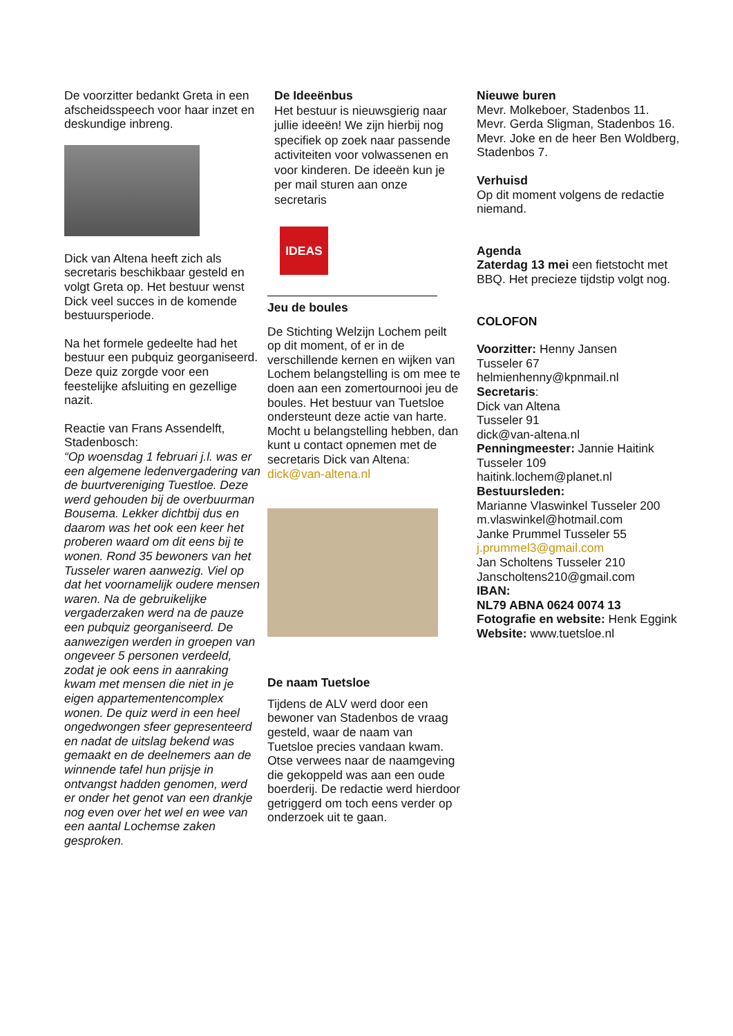De voorzitter bedankt Greta in een afscheidsspeech voor haar inzet en deskundige inbreng.
Dick van Altena heeft zich als secretaris beschikbaar gesteld en volgt Greta op. Het bestuur wenst Dick veel succes in de komende bestuursperiode.
Na het formele gedeelte had het bestuur een pubquiz georganiseerd. Deze quiz zorgde voor een feestelijke afsluiting en gezellige nazit.
Reactie van Frans Assendelft, Stadenbosch:
“Op woensdag 1 februari j.l. was er een algemene ledenvergadering van de buurtvereniging Tuestloe. Deze werd gehouden bij de overbuurman Bousema. Lekker dichtbij dus en daarom was het ook een keer het proberen waard om dit eens bij te wonen. Rond 35 bewoners van het Tusseler waren aanwezig. Viel op dat het voornamelijk oudere mensen waren. Na de gebruikelijke vergaderzaken werd na de pauze een pubquiz georganiseerd. De aanwezigen werden in groepen van ongeveer 5 personen verdeeld, zodat je ook eens in aanraking kwam met mensen die niet in je eigen appartementencomplex wonen. De quiz werd in een heel ongedwongen sfeer gepresenteerd en nadat de uitslag bekend was gemaakt en de deelnemers aan de winnende tafel hun prijsje in ontvangst hadden genomen, werd er onder het genot van een drankje nog even over het wel en wee van een aantal Lochemse zaken gesproken.
De Ideeënbus
Het bestuur is nieuwsgierig naar jullie ideeën! We zijn hierbij nog specifiek op zoek naar passende activiteiten voor volwassenen en voor kinderen. De ideeën kun je per mail sturen aan onze secretaris
IDEAS
Jeu de boules
De Stichting Welzijn Lochem peilt op dit moment, of er in de verschillende kernen en wijken van Lochem belangstelling is om mee te doen aan een zomertournooi jeu de boules. Het bestuur van Tuetsloe ondersteunt deze actie van harte. Mocht u belangstelling hebben, dan kunt u contact opnemen met de secretaris Dick van Altena: dick@van-altena.nl
De naam Tuetsloe
Tijdens de ALV werd door een bewoner van Stadenbos de vraag gesteld, waar de naam van Tuetsloe precies vandaan kwam. Otse verwees naar de naamgeving die gekoppeld was aan een oude boerderij. De redactie werd hierdoor getriggerd om toch eens verder op onderzoek uit te gaan.
Nieuwe buren
Mevr. Molkeboer, Stadenbos 11.
Mevr. Gerda Sligman, Stadenbos 16.
Mevr. Joke en de heer Ben Woldberg, Stadenbos 7.
Verhuisd
Op dit moment volgens de redactie niemand.
Agenda
Zaterdag 13 mei een fietstocht met BBQ. Het precieze tijdstip volgt nog.
COLOFON
Voorzitter: Henny Jansen
Tusseler 67
helmienhenny@kpnmail.nl
Secretaris:
Dick van Altena
Tusseler 91
dick@van-altena.nl
Penningmeester: Jannie Haitink
Tusseler 109
haitink.lochem@planet.nl
Bestuursleden:
Marianne Vlaswinkel Tusseler 200
m.vlaswinkel@hotmail.com
Janke Prummel Tusseler 55
j.prummel3@gmail.com
Jan Scholtens Tusseler 210
Janscholtens210@gmail.com
IBAN:
NL79 ABNA 0624 0074 13
Fotografie en website: Henk Eggink
Website: www.tuetsloe.nl